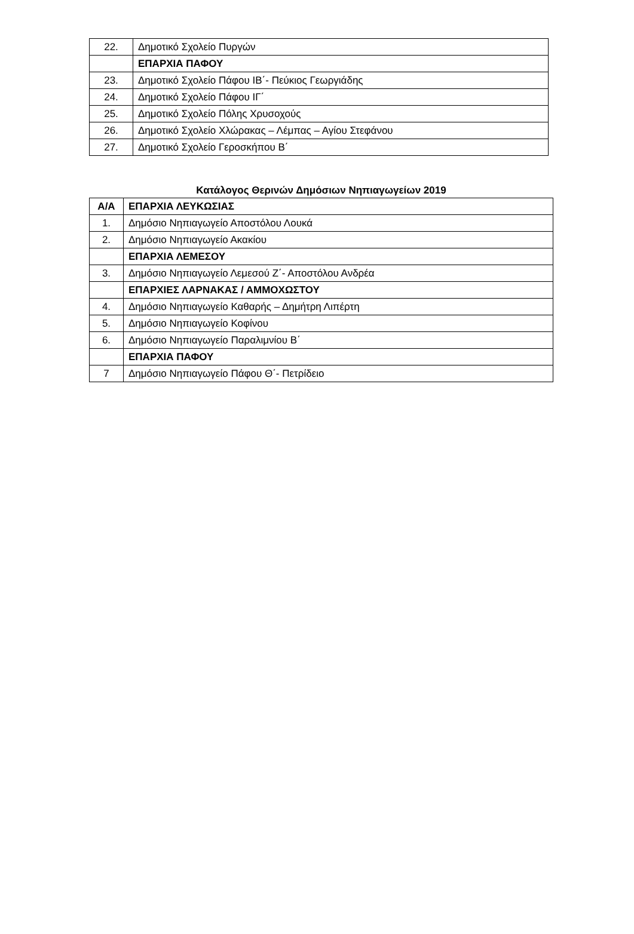| 22. | Δημοτικό Σχολείο Πυργών |
| | ΕΠΑΡΧΙΑ ΠΑΦΟΥ |
| 23. | Δημοτικό Σχολείο Πάφου ΙΒ΄- Πεύκιος Γεωργιάδης |
| 24. | Δημοτικό Σχολείο Πάφου ΙΓ΄ |
| 25. | Δημοτικό Σχολείο Πόλης Χρυσοχούς |
| 26. | Δημοτικό Σχολείο Χλώρακας – Λέμπας – Αγίου Στεφάνου |
| 27. | Δημοτικό Σχολείο Γεροσκήπου Β΄ |
Κατάλογος Θερινών Δημόσιων Νηπιαγωγείων 2019
| Α/Α | ΕΠΑΡΧΙΑ ΛΕΥΚΩΣΙΑΣ |
| --- | --- |
| 1. | Δημόσιο Νηπιαγωγείο Αποστόλου Λουκά |
| 2. | Δημόσιο Νηπιαγωγείο Ακακίου |
| | ΕΠΑΡΧΙΑ ΛΕΜΕΣΟΥ |
| 3. | Δημόσιο Νηπιαγωγείο Λεμεσού Ζ΄- Αποστόλου Ανδρέα |
| | ΕΠΑΡΧΙΕΣ ΛΑΡΝΑΚΑΣ / ΑΜΜΟΧΩΣΤΟΥ |
| 4. | Δημόσιο Νηπιαγωγείο Καθαρής – Δημήτρη Λιπέρτη |
| 5. | Δημόσιο Νηπιαγωγείο Κοφίνου |
| 6. | Δημόσιο Νηπιαγωγείο Παραλιμνίου Β΄ |
| | ΕΠΑΡΧΙΑ ΠΑΦΟΥ |
| 7 | Δημόσιο Νηπιαγωγείο Πάφου Θ΄- Πετρίδειο |